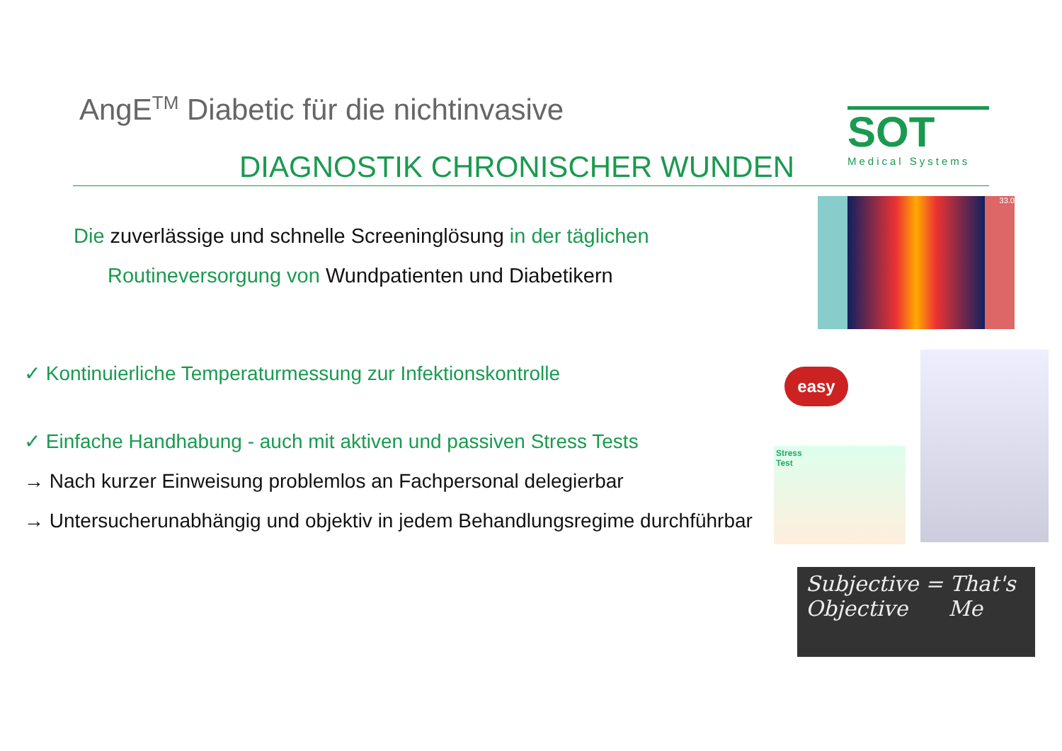AngE<sup>TM</sup> Diabetic für die nichtinvasive
DIAGNOSTIK CHRONISCHER WUNDEN
SOT
Medical Systems
Die zuverlässige und schnelle Screeninglösung in der täglichen
Routineversorgung von Wundpatienten und Diabetikern
✓ Kontinuierliche Temperaturmessung zur Infektionskontrolle
✓ Einfache Handhabung - auch mit aktiven und passiven Stress Tests
→ Nach kurzer Einweisung problemlos an Fachpersonal delegierbar
→ Untersucherunabhängig und objektiv in jedem Behandlungsregime durchführbar
33.0
easy
Stress
Test
Subjective = That's
Objective Me